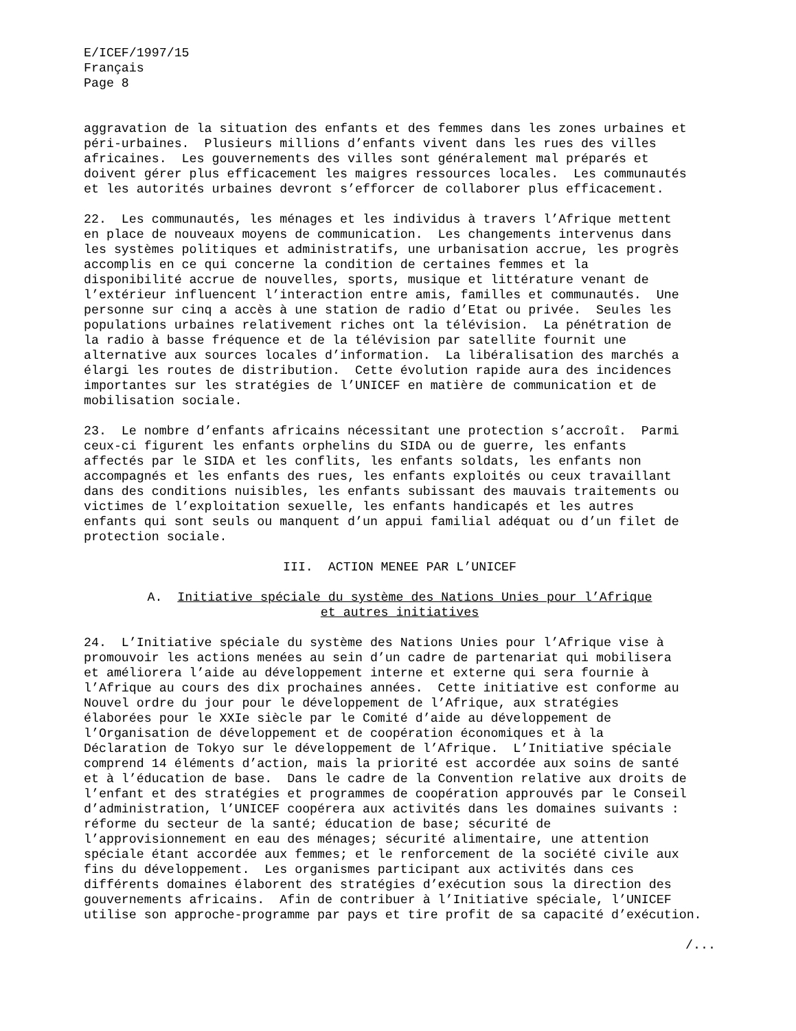E/ICEF/1997/15 Français Page 8
aggravation de la situation des enfants et des femmes dans les zones urbaines et péri-urbaines. Plusieurs millions d’enfants vivent dans les rues des villes africaines. Les gouvernements des villes sont généralement mal préparés et doivent gérer plus efficacement les maigres ressources locales. Les communautés et les autorités urbaines devront s’efforcer de collaborer plus efficacement.
22. Les communautés, les ménages et les individus à travers l’Afrique mettent en place de nouveaux moyens de communication. Les changements intervenus dans les systèmes politiques et administratifs, une urbanisation accrue, les progrès accomplis en ce qui concerne la condition de certaines femmes et la disponibilité accrue de nouvelles, sports, musique et littérature venant de l’extérieur influencent l’interaction entre amis, familles et communautés. Une personne sur cinq a accès à une station de radio d’Etat ou privée. Seules les populations urbaines relativement riches ont la télévision. La pénétration de la radio à basse fréquence et de la télévision par satellite fournit une alternative aux sources locales d’information. La libéralisation des marchés a élargi les routes de distribution. Cette évolution rapide aura des incidences importantes sur les stratégies de l’UNICEF en matière de communication et de mobilisation sociale.
23. Le nombre d’enfants africains nécessitant une protection s’accroît. Parmi ceux-ci figurent les enfants orphelins du SIDA ou de guerre, les enfants affectés par le SIDA et les conflits, les enfants soldats, les enfants non accompagnés et les enfants des rues, les enfants exploités ou ceux travaillant dans des conditions nuisibles, les enfants subissant des mauvais traitements ou victimes de l’exploitation sexuelle, les enfants handicapés et les autres enfants qui sont seuls ou manquent d’un appui familial adéquat ou d’un filet de protection sociale.
III. ACTION MENEE PAR L’UNICEF
A. Initiative spéciale du système des Nations Unies pour l’Afrique et autres initiatives
24. L’Initiative spéciale du système des Nations Unies pour l’Afrique vise à promouvoir les actions menées au sein d’un cadre de partenariat qui mobilisera et améliorera l’aide au développement interne et externe qui sera fournie à l’Afrique au cours des dix prochaines années. Cette initiative est conforme au Nouvel ordre du jour pour le développement de l’Afrique, aux stratégies élaborées pour le XXIe siècle par le Comité d’aide au développement de l’Organisation de développement et de coopération économiques et à la Déclaration de Tokyo sur le développement de l’Afrique. L’Initiative spéciale comprend 14 éléments d’action, mais la priorité est accordée aux soins de santé et à l’éducation de base. Dans le cadre de la Convention relative aux droits de l’enfant et des stratégies et programmes de coopération approuvés par le Conseil d’administration, l’UNICEF coopérera aux activités dans les domaines suivants : réforme du secteur de la santé; éducation de base; sécurité de l’approvisionnement en eau des ménages; sécurité alimentaire, une attention spéciale étant accordée aux femmes; et le renforcement de la société civile aux fins du développement. Les organismes participant aux activités dans ces différents domaines élaborent des stratégies d’exécution sous la direction des gouvernements africains. Afin de contribuer à l’Initiative spéciale, l’UNICEF utilise son approche-programme par pays et tire profit de sa capacité d’exécution.
/...